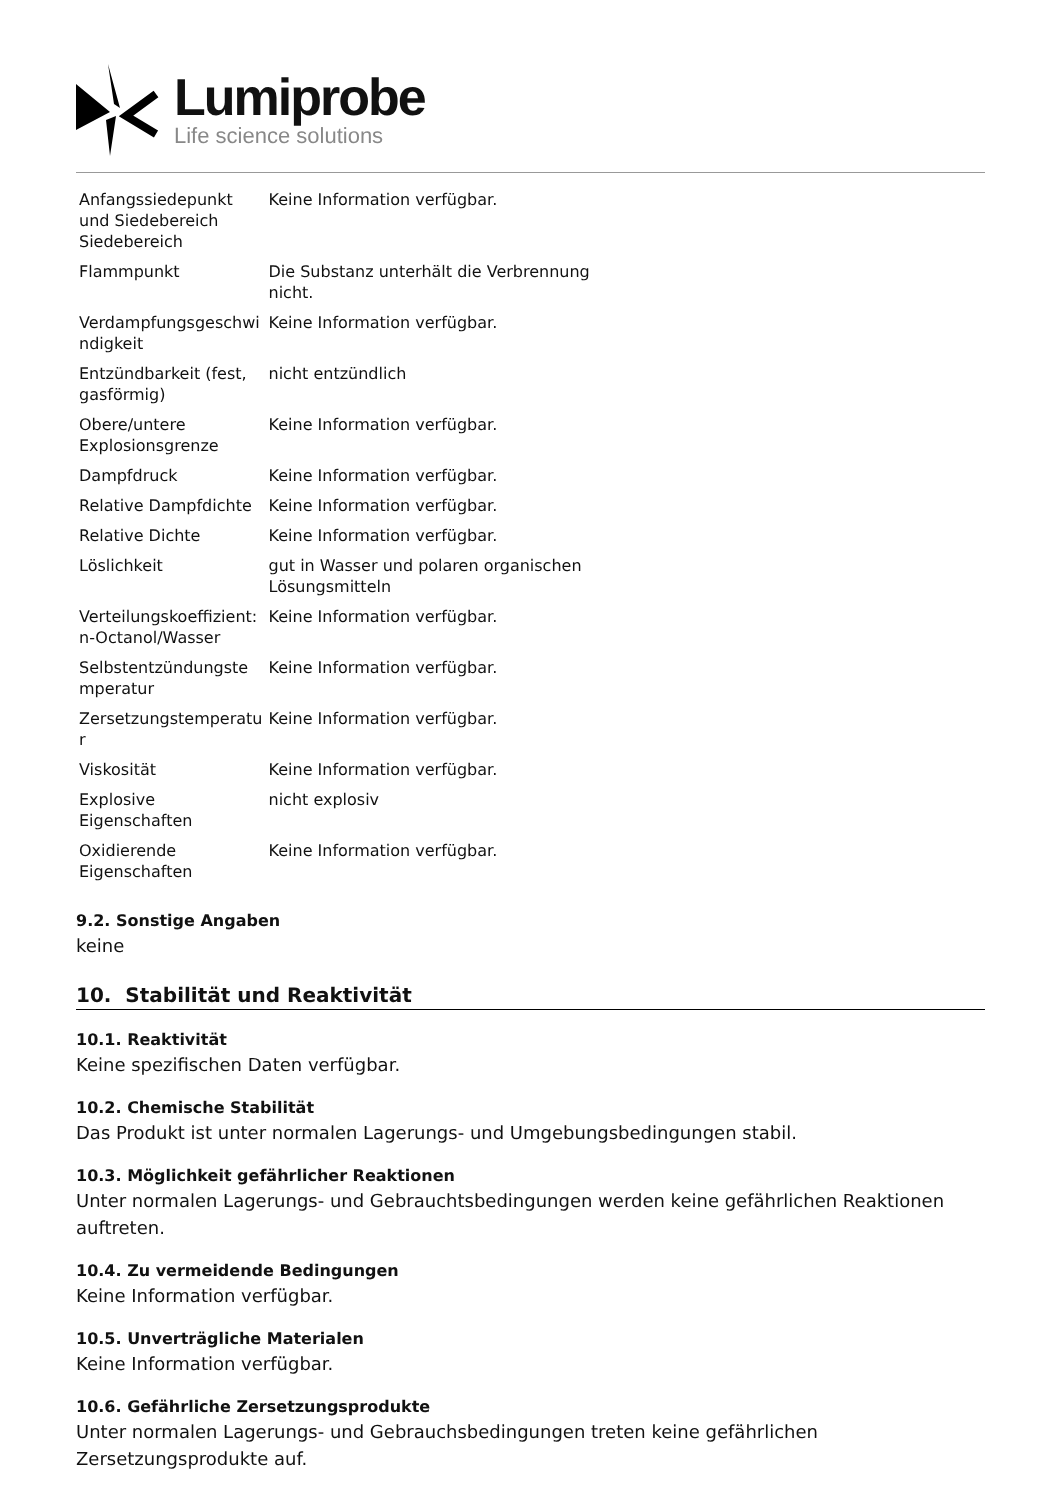Lumiprobe
Life science solutions
| Anfangssiedepunkt und Siedebereich Siedebereich | Keine Information verfügbar. |
| Flammpunkt | Die Substanz unterhält die Verbrennung nicht. |
| Verdampfungsgeschwi ndigkeit | Keine Information verfügbar. |
| Entzündbarkeit (fest, gasförmig) | nicht entzündlich |
| Obere/untere Explosionsgrenze | Keine Information verfügbar. |
| Dampfdruck | Keine Information verfügbar. |
| Relative Dampfdichte | Keine Information verfügbar. |
| Relative Dichte | Keine Information verfügbar. |
| Löslichkeit | gut in Wasser und polaren organischen Lösungsmitteln |
| Verteilungskoeffizient: n-Octanol/Wasser | Keine Information verfügbar. |
| Selbstentzündungste mperatur | Keine Information verfügbar. |
| Zersetzungstemperatu r | Keine Information verfügbar. |
| Viskosität | Keine Information verfügbar. |
| Explosive Eigenschaften | nicht explosiv |
| Oxidierende Eigenschaften | Keine Information verfügbar. |
9.2. Sonstige Angaben
keine
10. Stabilität und Reaktivität
10.1. Reaktivität
Keine spezifischen Daten verfügbar.
10.2. Chemische Stabilität
Das Produkt ist unter normalen Lagerungs- und Umgebungsbedingungen stabil.
10.3. Möglichkeit gefährlicher Reaktionen
Unter normalen Lagerungs- und Gebrauchtsbedingungen werden keine gefährlichen Reaktionen auftreten.
10.4. Zu vermeidende Bedingungen
Keine Information verfügbar.
10.5. Unverträgliche Materialen
Keine Information verfügbar.
10.6. Gefährliche Zersetzungsprodukte
Unter normalen Lagerungs- und Gebrauchsbedingungen treten keine gefährlichen
Zersetzungsprodukte auf.